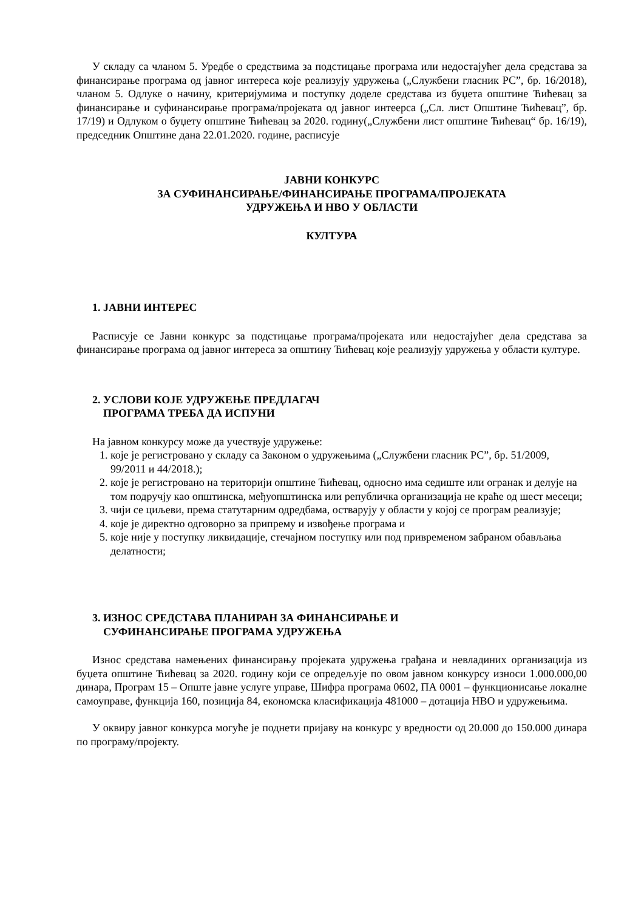У складу са чланом 5. Уредбе о средствима за подстицање програма или недостајућег дела средстава за финансирање програма од јавног интереса које реализују удружења („Службени гласник РС”, бр. 16/2018), чланом 5. Одлуке о начину, критеријумима и поступку доделе средстава из буџета општине Ћићевац за финансирање и суфинансирање програма/пројеката од јавног интеерса („Сл. лист Општине Ћићевац”, бр. 17/19) и Одлуком о буџету општине Ћићевац за 2020. годину(„Службени лист општине Ћићевац“ бр. 16/19), председник Општине дана 22.01.2020. године, расписује
ЈАВНИ КОНКУРС
ЗА СУФИНАНСИРАЊЕ/ФИНАНСИРАЊЕ ПРОГРАМА/ПРОЈЕКАТА
УДРУЖЕЊА И НВО У ОБЛАСТИ
КУЛТУРА
1. ЈАВНИ ИНТЕРЕС
Расписује се Јавни конкурс за подстицање програма/пројеката или недостајућег дела средстава за финансирање програма од јавног интереса за општину Ћићевац које реализују удружења у области културе.
2. УСЛОВИ КОЈЕ УДРУЖЕЊЕ ПРЕДЛАГАЧ
ПРОГРАМА ТРЕБА ДА ИСПУНИ
На јавном конкурсу може да учествује удружење:
1. које је регистровано у складу са Законом о удружењима („Службени гласник РС”, бр. 51/2009, 99/2011 и 44/2018.);
2. које је регистровано на територији општине Ћићевац, односно има седиште или огранак и делује на том подручју као општинска, међуопштинска или републичка организација не краће од шест месеци;
3. чији се циљеви, према статутарним одредбама, остварују у области у којој се програм реализује;
4. које је директно одговорно за припрему и извођење програма и
5. које није у поступку ликвидације, стечајном поступку или под привременом забраном обављања делатности;
3. ИЗНОС СРЕДСТАВА ПЛАНИРАН ЗА ФИНАНСИРАЊЕ И
СУФИНАНСИРАЊЕ ПРОГРАМА УДРУЖЕЊА
Износ средстава намењених финансирању пројеката удружења грађана и невладиних организација из буџета општине Ћићевац за 2020. годину који се опредељује по овом јавном конкурсу износи 1.000.000,00 динара, Програм 15 – Опште јавне услуге управе, Шифра програма 0602, ПА 0001 – функционисање локалне самоуправе, функција 160, позиција 84, економска класификација 481000 – дотација НВО и удружењима.
У оквиру јавног конкурса могуће је поднети пријаву на конкурс у вредности од 20.000 до 150.000 динара по програму/пројекту.